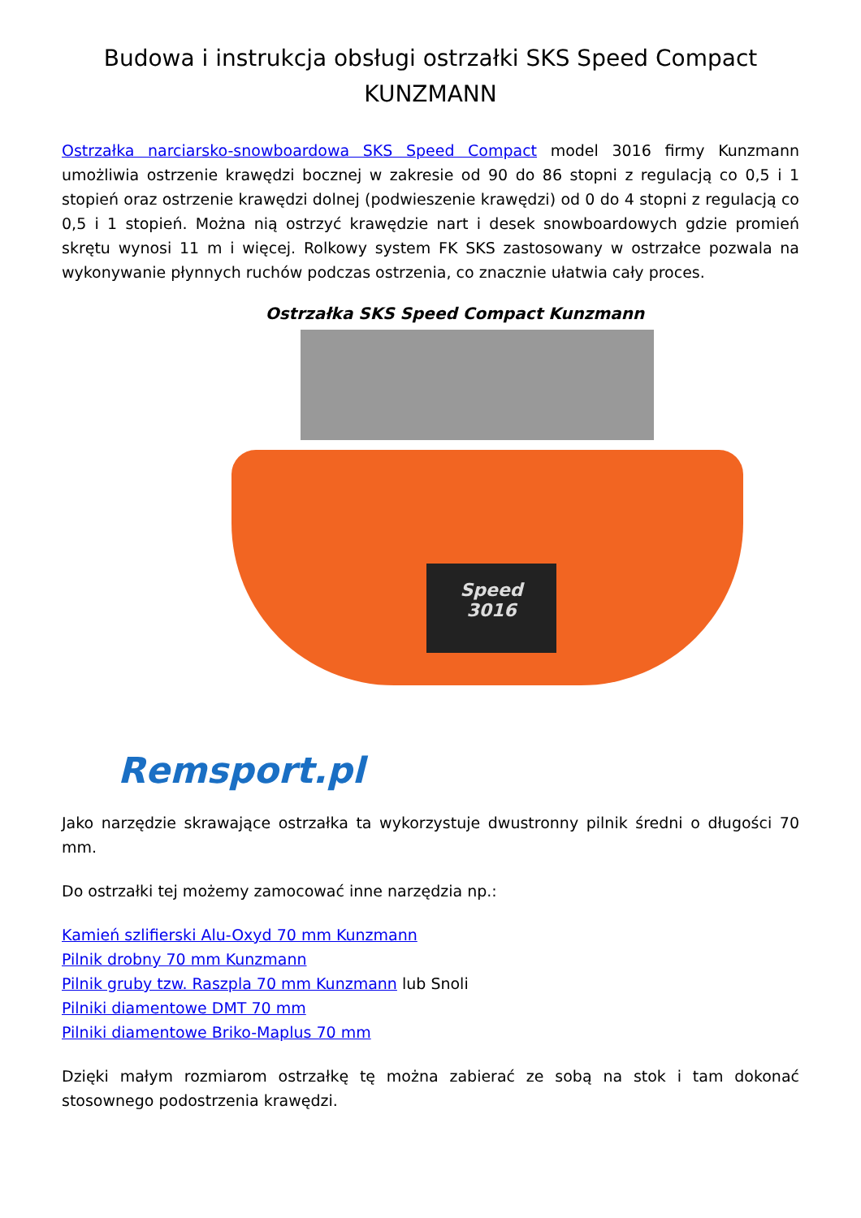Budowa i instrukcja obsługi ostrzałki SKS Speed Compact
KUNZMANN
Ostrzałka narciarsko-snowboardowa SKS Speed Compact model 3016 firmy Kunzmann umożliwia ostrzenie krawędzi bocznej w zakresie od 90 do 86 stopni z regulacją co 0,5 i 1 stopień oraz ostrzenie krawędzi dolnej (podwieszenie krawędzi) od 0 do 4 stopni z regulacją co 0,5 i 1 stopień. Można nią ostrzyć krawędzie nart i desek snowboardowych gdzie promień skrętu wynosi 11 m i więcej. Rolkowy system FK SKS zastosowany w ostrzałce pozwala na wykonywanie płynnych ruchów podczas ostrzenia, co znacznie ułatwia cały proces.
Ostrzałka SKS Speed Compact Kunzmann
Speed
3016
Remsport.pl
Jako narzędzie skrawające ostrzałka ta wykorzystuje dwustronny pilnik średni o długości 70 mm.
Do ostrzałki tej możemy zamocować inne narzędzia np.:
Kamień szlifierski Alu-Oxyd 70 mm Kunzmann
Pilnik drobny 70 mm Kunzmann
Pilnik gruby tzw. Raszpla 70 mm Kunzmann lub Snoli
Pilniki diamentowe DMT 70 mm
Pilniki diamentowe Briko-Maplus 70 mm
Dzięki małym rozmiarom ostrzałkę tę można zabierać ze sobą na stok i tam dokonać stosownego podostrzenia krawędzi.